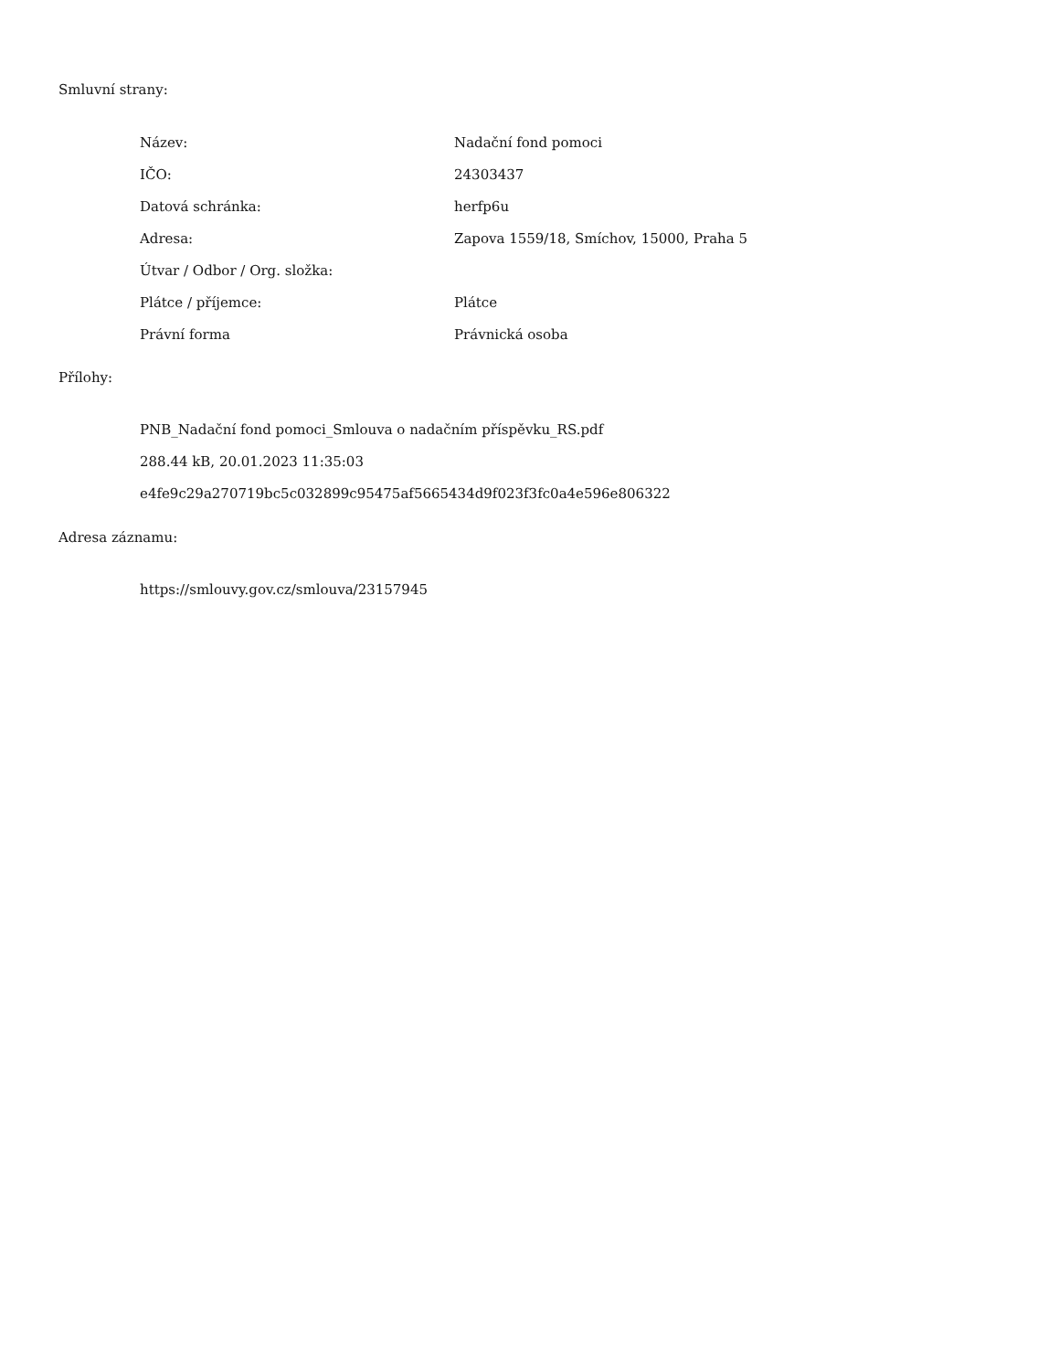Smluvní strany:
| Název: | Nadační fond pomoci |
| IČO: | 24303437 |
| Datová schránka: | herfp6u |
| Adresa: | Zapova 1559/18, Smíchov, 15000, Praha 5 |
| Útvar / Odbor / Org. složka: | |
| Plátce / příjemce: | Plátce |
| Právní forma | Právnická osoba |
Přílohy:
PNB_Nadační fond pomoci_Smlouva o nadačním příspěvku_RS.pdf
288.44 kB, 20.01.2023 11:35:03
e4fe9c29a270719bc5c032899c95475af5665434d9f023f3fc0a4e596e806322
Adresa záznamu:
https://smlouvy.gov.cz/smlouva/23157945